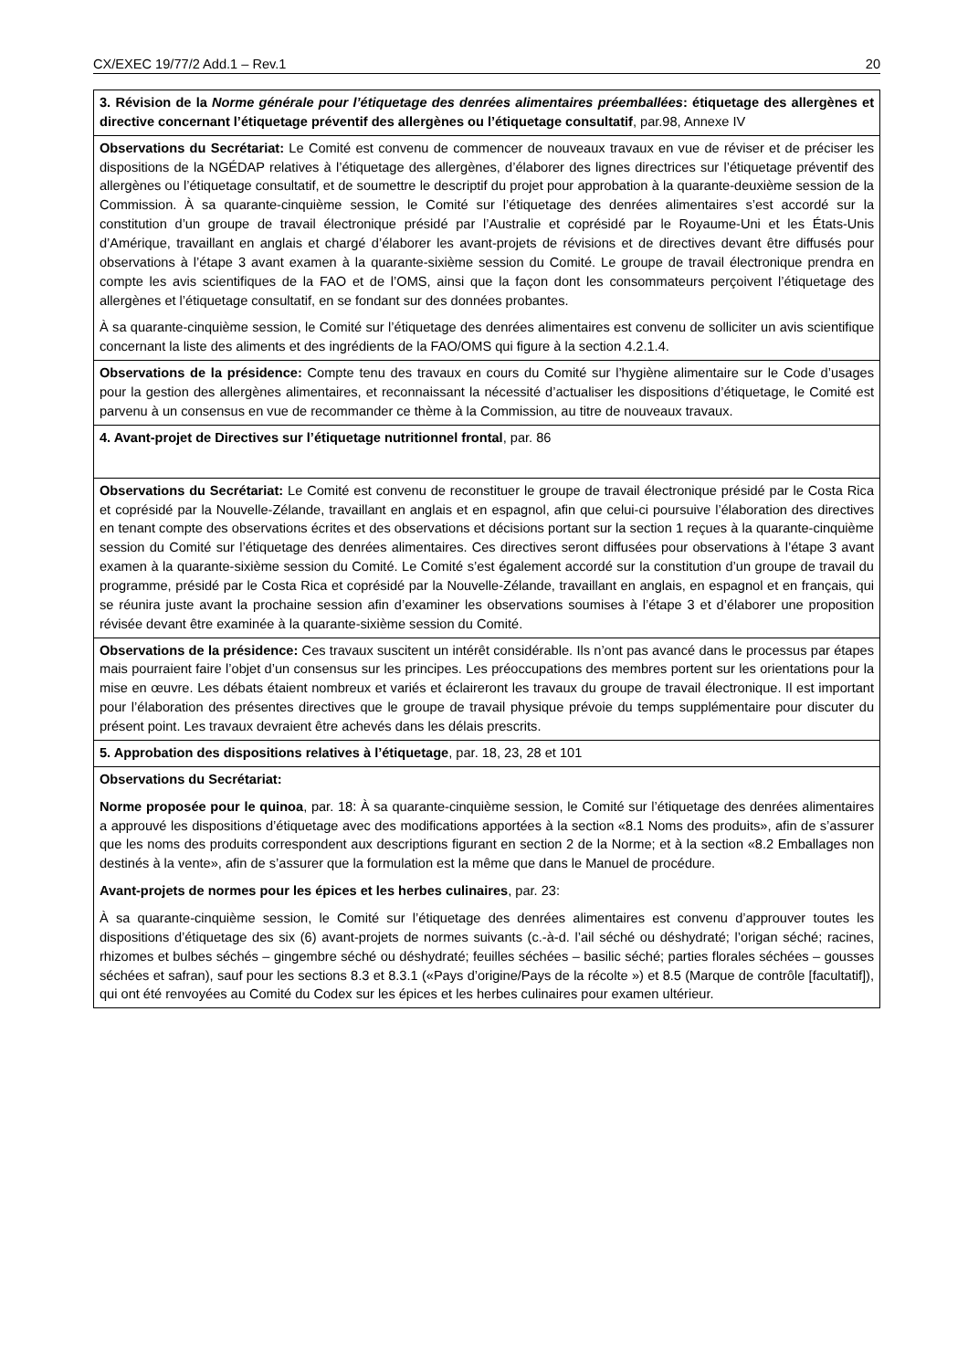CX/EXEC 19/77/2 Add.1 – Rev.1 20
| 3. Révision de la Norme générale pour l’étiquetage des denrées alimentaires préemballées : étiquetage des allergènes et directive concernant l’étiquetage préventif des allergènes ou l’étiquetage consultatif , par.98, Annexe IV |
| Observations du Secrétariat: Le Comité est convenu de commencer de nouveaux travaux en vue de réviser et de préciser les dispositions de la NGÉDAP relatives à l’étiquetage des allergènes, d’élaborer des lignes directrices sur l’étiquetage préventif des allergènes ou l’étiquetage consultatif, et de soumettre le descriptif du projet pour approbation à la quarante-deuxième session de la Commission. À sa quarante-cinquième session, le Comité sur l’étiquetage des denrées alimentaires s’est accordé sur la constitution d’un groupe de travail électronique présidé par l’Australie et coprésidé par le Royaume-Uni et les États-Unis d’Amérique, travaillant en anglais et chargé d’élaborer les avant-projets de révisions et de directives devant être diffusés pour observations à l’étape 3 avant examen à la quarante-sixième session du Comité. Le groupe de travail électronique prendra en compte les avis scientifiques de la FAO et de l’OMS, ainsi que la façon dont les consommateurs perçoivent l’étiquetage des allergènes et l’étiquetage consultatif, en se fondant sur des données probantes. À sa quarante-cinquième session, le Comité sur l’étiquetage des denrées alimentaires est convenu de solliciter un avis scientifique concernant la liste des aliments et des ingrédients de la FAO/OMS qui figure à la section 4.2.1.4. |
| Observations de la présidence: Compte tenu des travaux en cours du Comité sur l’hygiène alimentaire sur le Code d’usages pour la gestion des allergènes alimentaires, et reconnaissant la nécessité d’actualiser les dispositions d’étiquetage, le Comité est parvenu à un consensus en vue de recommander ce thème à la Commission, au titre de nouveaux travaux. |
| 4. Avant-projet de Directives sur l’étiquetage nutritionnel frontal , par. 86 |
| Observations du Secrétariat: Le Comité est convenu de reconstituer le groupe de travail électronique présidé par le Costa Rica et coprésidé par la Nouvelle-Zélande, travaillant en anglais et en espagnol, afin que celui-ci poursuive l’élaboration des directives en tenant compte des observations écrites et des observations et décisions portant sur la section 1 reçues à la quarante-cinquième session du Comité sur l’étiquetage des denrées alimentaires. Ces directives seront diffusées pour observations à l’étape 3 avant examen à la quarante-sixième session du Comité. Le Comité s’est également accordé sur la constitution d’un groupe de travail du programme, présidé par le Costa Rica et coprésidé par la Nouvelle-Zélande, travaillant en anglais, en espagnol et en français, qui se réunira juste avant la prochaine session afin d’examiner les observations soumises à l’étape 3 et d’élaborer une proposition révisée devant être examinée à la quarante-sixième session du Comité. |
| Observations de la présidence: Ces travaux suscitent un intérêt considérable. Ils n’ont pas avancé dans le processus par étapes mais pourraient faire l’objet d’un consensus sur les principes. Les préoccupations des membres portent sur les orientations pour la mise en œuvre. Les débats étaient nombreux et variés et éclaireront les travaux du groupe de travail électronique. Il est important pour l’élaboration des présentes directives que le groupe de travail physique prévoie du temps supplémentaire pour discuter du présent point. Les travaux devraient être achevés dans les délais prescrits. |
| 5. Approbation des dispositions relatives à l’étiquetage , par. 18, 23, 28 et 101 |
| Observations du Secrétariat: Norme proposée pour le quinoa , par. 18: À sa quarante-cinquième session, le Comité sur l’étiquetage des denrées alimentaires a approuvé les dispositions d’étiquetage avec des modifications apportées à la section «8.1 Noms des produits», afin de s’assurer que les noms des produits correspondent aux descriptions figurant en section 2 de la Norme; et à la section «8.2 Emballages non destinés à la vente», afin de s’assurer que la formulation est la même que dans le Manuel de procédure. Avant-projets de normes pour les épices et les herbes culinaires , par. 23: À sa quarante-cinquième session, le Comité sur l’étiquetage des denrées alimentaires est convenu d’approuver toutes les dispositions d’étiquetage des six (6) avant-projets de normes suivants (c.-à-d. l’ail séché ou déshydraté; l’origan séché; racines, rhizomes et bulbes séchés – gingembre séché ou déshydraté; feuilles séchées – basilic séché; parties florales séchées – gousses séchées et safran), sauf pour les sections 8.3 et 8.3.1 («Pays d’origine/Pays de la récolte ») et 8.5 (Marque de contrôle [facultatif]), qui ont été renvoyées au Comité du Codex sur les épices et les herbes culinaires pour examen ultérieur. |